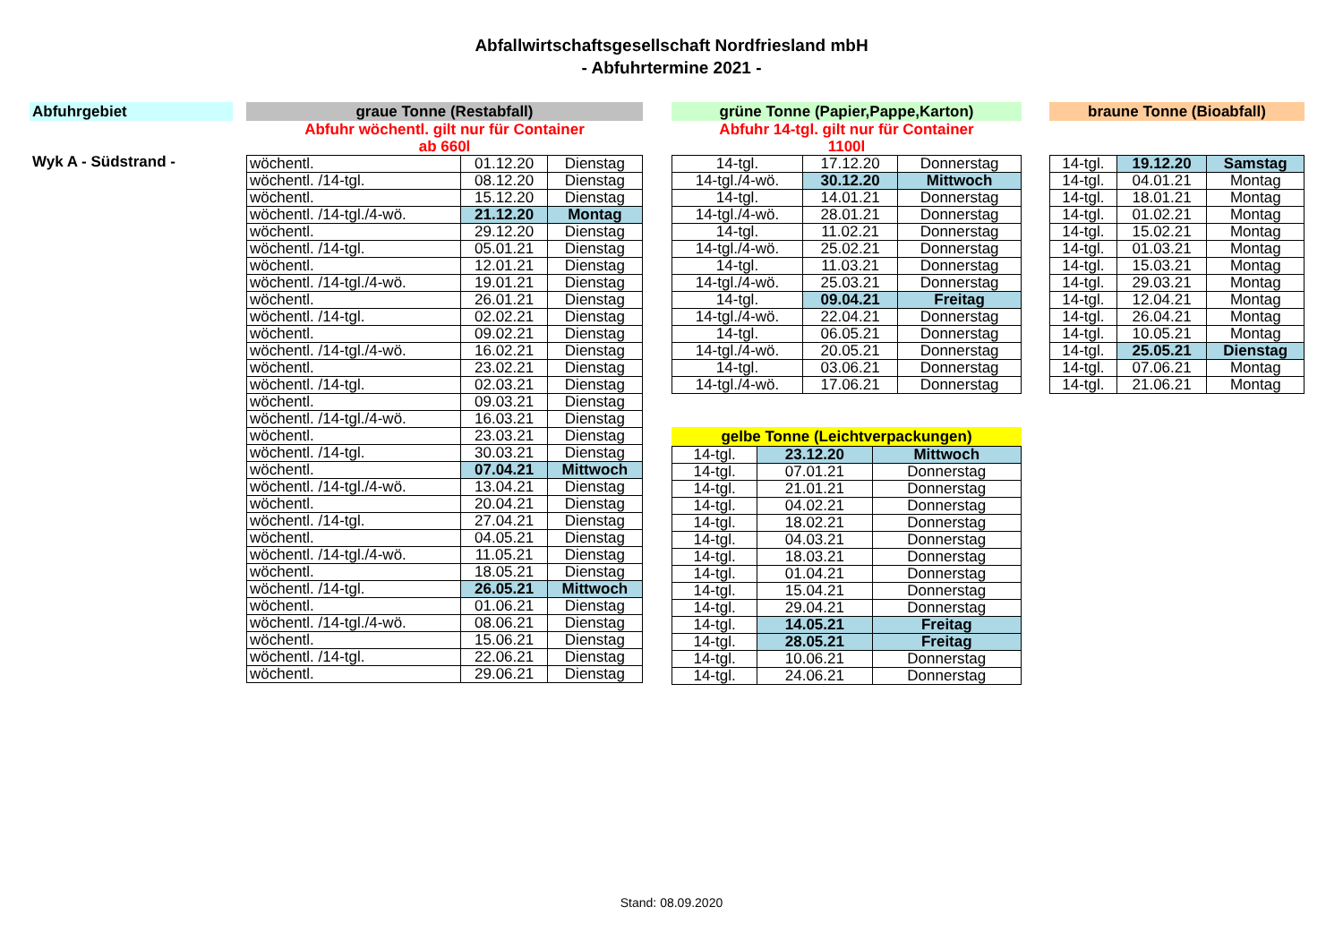Abfallwirtschaftsgesellschaft Nordfriesland mbH
- Abfuhrtermine 2021 -
Abfuhrgebiet
Wyk A - Südstrand -
graue Tonne (Restabfall)
Abfuhr wöchentl. gilt nur für Container
ab 660l
| wöchentl. | 01.12.20 | Dienstag |
| wöchentl. /14-tgl. | 08.12.20 | Dienstag |
| wöchentl. | 15.12.20 | Dienstag |
| wöchentl. /14-tgl./4-wö. | 21.12.20 | Montag |
| wöchentl. | 29.12.20 | Dienstag |
| wöchentl. /14-tgl. | 05.01.21 | Dienstag |
| wöchentl. | 12.01.21 | Dienstag |
| wöchentl. /14-tgl./4-wö. | 19.01.21 | Dienstag |
| wöchentl. | 26.01.21 | Dienstag |
| wöchentl. /14-tgl. | 02.02.21 | Dienstag |
| wöchentl. | 09.02.21 | Dienstag |
| wöchentl. /14-tgl./4-wö. | 16.02.21 | Dienstag |
| wöchentl. | 23.02.21 | Dienstag |
| wöchentl. /14-tgl. | 02.03.21 | Dienstag |
| wöchentl. | 09.03.21 | Dienstag |
| wöchentl. /14-tgl./4-wö. | 16.03.21 | Dienstag |
| wöchentl. | 23.03.21 | Dienstag |
| wöchentl. /14-tgl. | 30.03.21 | Dienstag |
| wöchentl. | 07.04.21 | Mittwoch |
| wöchentl. /14-tgl./4-wö. | 13.04.21 | Dienstag |
| wöchentl. | 20.04.21 | Dienstag |
| wöchentl. /14-tgl. | 27.04.21 | Dienstag |
| wöchentl. | 04.05.21 | Dienstag |
| wöchentl. /14-tgl./4-wö. | 11.05.21 | Dienstag |
| wöchentl. | 18.05.21 | Dienstag |
| wöchentl. /14-tgl. | 26.05.21 | Mittwoch |
| wöchentl. | 01.06.21 | Dienstag |
| wöchentl. /14-tgl./4-wö. | 08.06.21 | Dienstag |
| wöchentl. | 15.06.21 | Dienstag |
| wöchentl. /14-tgl. | 22.06.21 | Dienstag |
| wöchentl. | 29.06.21 | Dienstag |
grüne Tonne (Papier,Pappe,Karton)
Abfuhr 14-tgl. gilt nur für Container
1100l
| 14-tgl. | 17.12.20 | Donnerstag |
| 14-tgl./4-wö. | 30.12.20 | Mittwoch |
| 14-tgl. | 14.01.21 | Donnerstag |
| 14-tgl./4-wö. | 28.01.21 | Donnerstag |
| 14-tgl. | 11.02.21 | Donnerstag |
| 14-tgl./4-wö. | 25.02.21 | Donnerstag |
| 14-tgl. | 11.03.21 | Donnerstag |
| 14-tgl./4-wö. | 25.03.21 | Donnerstag |
| 14-tgl. | 09.04.21 | Freitag |
| 14-tgl./4-wö. | 22.04.21 | Donnerstag |
| 14-tgl. | 06.05.21 | Donnerstag |
| 14-tgl./4-wö. | 20.05.21 | Donnerstag |
| 14-tgl. | 03.06.21 | Donnerstag |
| 14-tgl./4-wö. | 17.06.21 | Donnerstag |
gelbe Tonne (Leichtverpackungen)
| 14-tgl. | 23.12.20 | Mittwoch |
| 14-tgl. | 07.01.21 | Donnerstag |
| 14-tgl. | 21.01.21 | Donnerstag |
| 14-tgl. | 04.02.21 | Donnerstag |
| 14-tgl. | 18.02.21 | Donnerstag |
| 14-tgl. | 04.03.21 | Donnerstag |
| 14-tgl. | 18.03.21 | Donnerstag |
| 14-tgl. | 01.04.21 | Donnerstag |
| 14-tgl. | 15.04.21 | Donnerstag |
| 14-tgl. | 29.04.21 | Donnerstag |
| 14-tgl. | 14.05.21 | Freitag |
| 14-tgl. | 28.05.21 | Freitag |
| 14-tgl. | 10.06.21 | Donnerstag |
| 14-tgl. | 24.06.21 | Donnerstag |
braune Tonne (Bioabfall)
| 14-tgl. | 19.12.20 | Samstag |
| 14-tgl. | 04.01.21 | Montag |
| 14-tgl. | 18.01.21 | Montag |
| 14-tgl. | 01.02.21 | Montag |
| 14-tgl. | 15.02.21 | Montag |
| 14-tgl. | 01.03.21 | Montag |
| 14-tgl. | 15.03.21 | Montag |
| 14-tgl. | 29.03.21 | Montag |
| 14-tgl. | 12.04.21 | Montag |
| 14-tgl. | 26.04.21 | Montag |
| 14-tgl. | 10.05.21 | Montag |
| 14-tgl. | 25.05.21 | Dienstag |
| 14-tgl. | 07.06.21 | Montag |
| 14-tgl. | 21.06.21 | Montag |
Stand: 08.09.2020